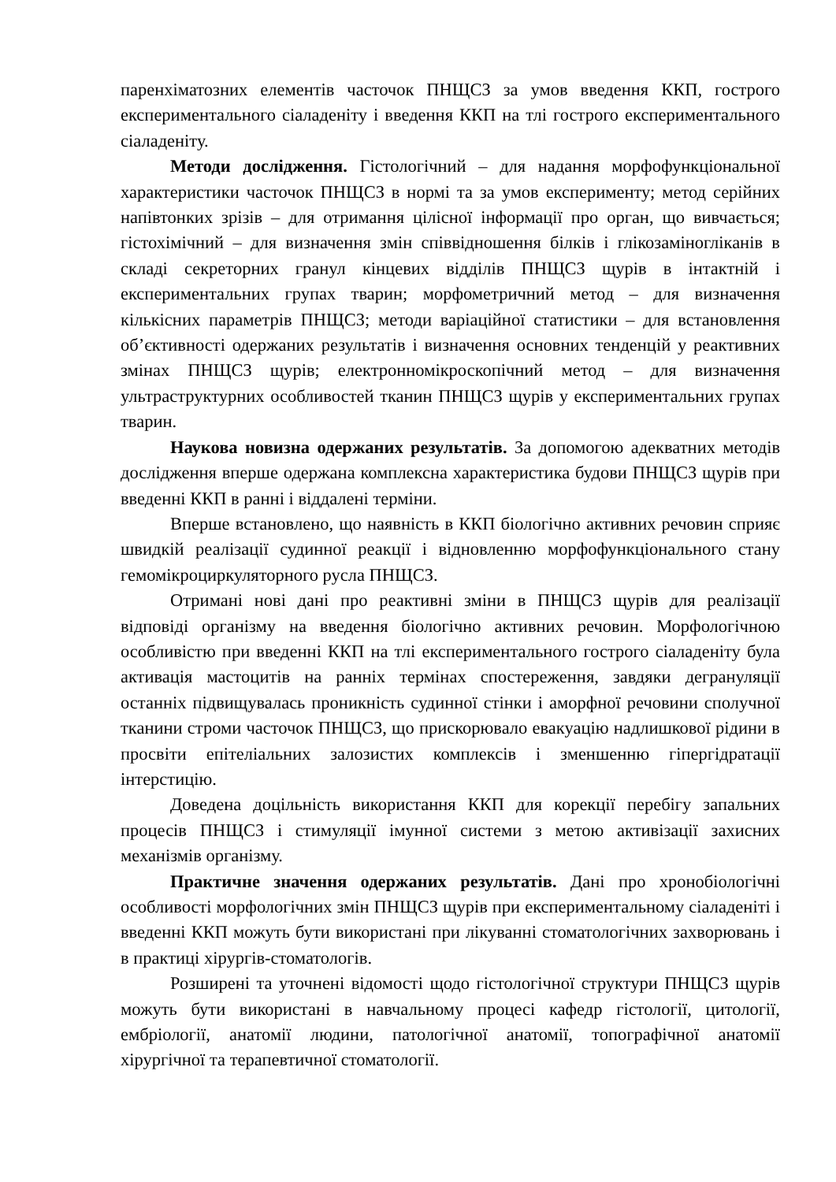паренхіматозних елементів часточок ПНЩСЗ за умов введення ККП, гострого експериментального сіаладеніту і введення ККП на тлі гострого експериментального сіаладеніту.
Методи дослідження. Гістологічний – для надання морфофункціональної характеристики часточок ПНЩСЗ в нормі та за умов експерименту; метод серійних напівтонких зрізів – для отримання цілісної інформації про орган, що вивчається; гістохімічний – для визначення змін співвідношення білків і глікозаміногліканів в складі секреторних гранул кінцевих відділів ПНЩСЗ щурів в інтактній і експериментальних групах тварин; морфометричний метод – для визначення кількісних параметрів ПНЩСЗ; методи варіаційної статистики – для встановлення об’єктивності одержаних результатів і визначення основних тенденцій у реактивних змінах ПНЩСЗ щурів; електронномікроскопічний метод – для визначення ультраструктурних особливостей тканин ПНЩСЗ щурів у експериментальних групах тварин.
Наукова новизна одержаних результатів. За допомогою адекватних методів дослідження вперше одержана комплексна характеристика будови ПНЩСЗ щурів при введенні ККП в ранні і віддалені терміни.
Вперше встановлено, що наявність в ККП біологічно активних речовин сприяє швидкій реалізації судинної реакції і відновленню морфофункціонального стану гемомікроциркуляторного русла ПНЩСЗ.
Отримані нові дані про реактивні зміни в ПНЩСЗ щурів для реалізації відповіді організму на введення біологічно активних речовин. Морфологічною особливістю при введенні ККП на тлі експериментального гострого сіаладеніту була активація мастоцитів на ранніх термінах спостереження, завдяки дегрануляції останніх підвищувалась проникність судинної стінки і аморфної речовини сполучної тканини строми часточок ПНЩСЗ, що прискорювало евакуацію надлишкової рідини в просвіти епітеліальних залозистих комплексів і зменшенню гіпергідратації інтерстицію.
Доведена доцільність використання ККП для корекції перебігу запальних процесів ПНЩСЗ і стимуляції імунної системи з метою активізації захисних механізмів організму.
Практичне значення одержаних результатів. Дані про хронобіологічні особливості морфологічних змін ПНЩСЗ щурів при експериментальному сіаладеніті і введенні ККП можуть бути використані при лікуванні стоматологічних захворювань і в практиці хірургів-стоматологів.
Розширені та уточнені відомості щодо гістологічної структури ПНЩСЗ щурів можуть бути використані в навчальному процесі кафедр гістології, цитології, ембріології, анатомії людини, патологічної анатомії, топографічної анатомії хірургічної та терапевтичної стоматології.